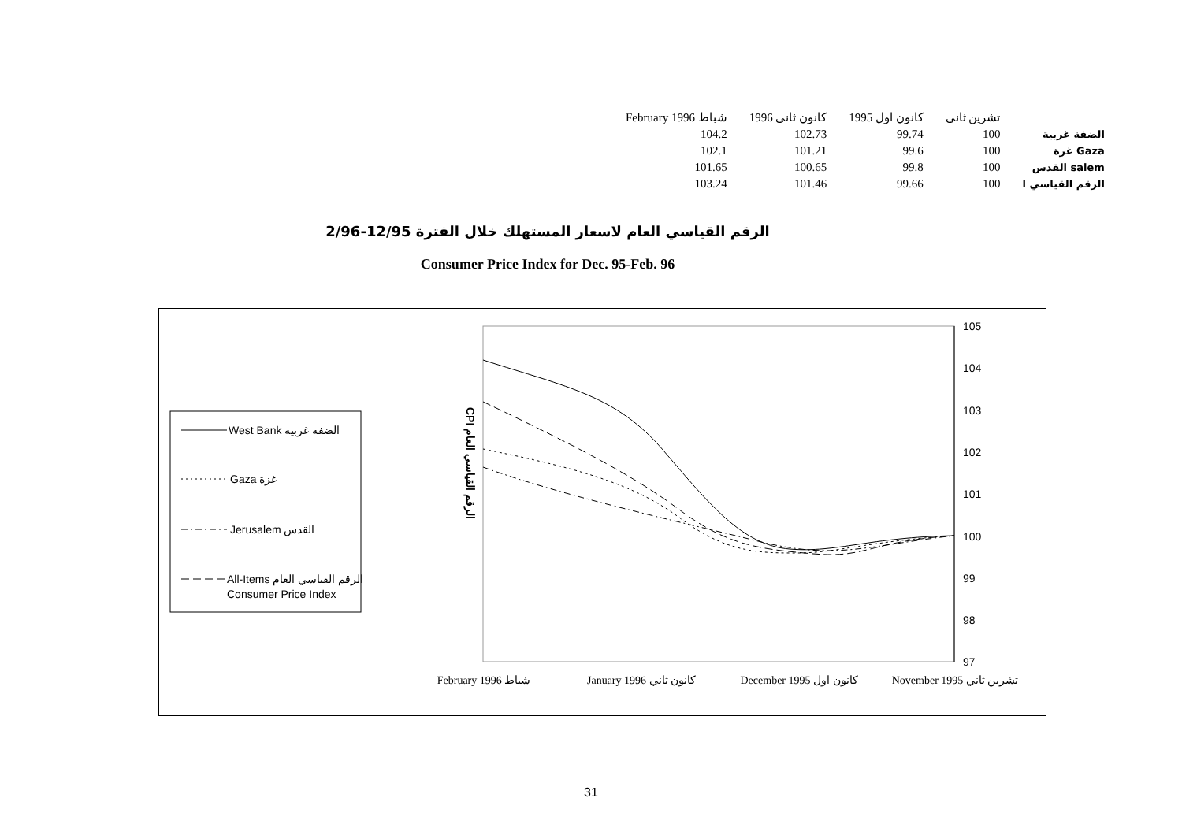| February 1996 شباط | 1996 كانون ثاني | 1995 كانون اول | تشرين ثاني | |
| 104.2 | 102.73 | 99.74 | 100 | الضفة غربية |
| 102.1 | 101.21 | 99.6 | 100 | غزة Gaza |
| 101.65 | 100.65 | 99.8 | 100 | القدس salem |
| 103.24 | 101.46 | 99.66 | 100 | الرقم القياسي ا |
الرقم القياسي العام لاسعار المستهلك خلال الفترة 12/95-2/96
Consumer Price Index for Dec. 95-Feb. 96
West Bank الضفة غربية
Gaza غزة
Jerusalem القدس
All-Items الرقم القياسي العام
Consumer Price Index
CPI الرقم القياسي العام
105
104
103
102
101
100
99
98
97
February 1996 شباط
January 1996 كانون ثاني
December 1995 كانون اول
November 1995 تشرين ثاني
31